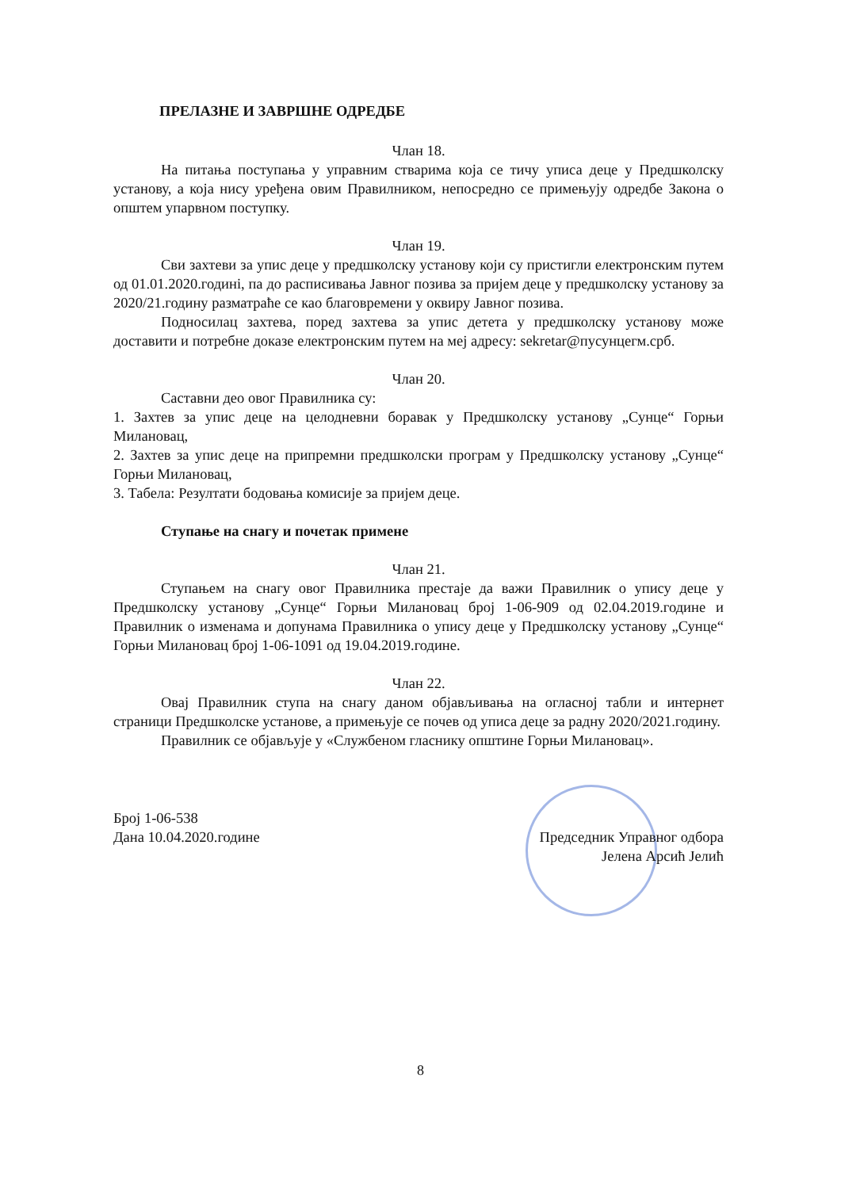ПРЕЛАЗНЕ И ЗАВРШНЕ ОДРЕДБЕ
Члан 18.
На питања поступања у управним стварима која се тичу уписа деце у Предшколску установу, а која нису уређена овим Правилником, непосредно се примењују одредбе Закона о општем упарвном поступку.
Члан 19.
Сви захтеви за упис деце у предшколску установу који су пристигли електронским путем од 01.01.2020.годині, па до расписивања Јавног позива за пријем деце у предшколску установу за 2020/21.годину разматраће се као благовремени у оквиру Јавног позива.
Подносилац захтева, поред захтева за упис детета у предшколску установу може доставити и потребне доказе електронским путем на меј адресу: sekretar@пусунцегм.срб.
Члан 20.
Саставни део овог Правилника су:
1. Захтев за упис деце на целодневни боравак у Предшколску установу „Сунце“ Горњи Милановац,
2. Захтев за упис деце на припремни предшколски програм у Предшколску установу „Сунце“ Горњи Милановац,
3. Табела: Резултати бодовања комисије за пријем деце.
Ступање на снагу и почетак примене
Члан 21.
Ступањем на снагу овог Правилника престаје да важи Правилник о упису деце у Предшколску установу „Сунце“ Горњи Милановац број 1-06-909 од 02.04.2019.године и Правилник о изменама и допунама Правилника о упису деце у Предшколску установу „Сунце“ Горњи Милановац број 1-06-1091 од 19.04.2019.године.
Члан 22.
Овај Правилник ступа на снагу даном објављивања на огласној табли и интернет страници Предшколске установе, а примењује се почев од уписа деце за радну 2020/2021.годину.
Правилник се објављује у «Службеном гласнику општине Горњи Милановац».
Број 1-06-538
Дана 10.04.2020.године
Председник Управног одбора
Јелена Арсић Јелић
8